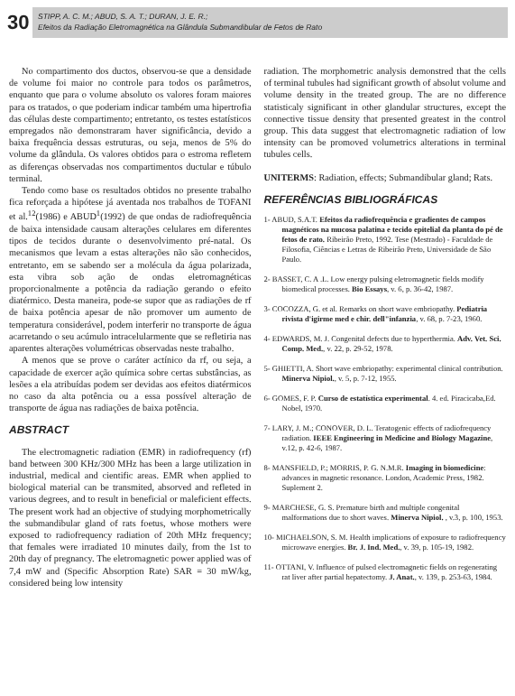30
STIPP, A. C. M.; ABUD, S. A. T.; DURAN, J. E. R.;
Efeitos da Radiação Eletromagnética na Glândula Submandibular de Fetos de Rato
No compartimento dos ductos, observou-se que a densidade de volume foi maior no controle para todos os parâmetros, enquanto que para o volume absoluto os valores foram maiores para os tratados, o que poderiam indicar também uma hipertrofia das células deste compartimento; entretanto, os testes estatísticos empregados não demonstraram haver significância, devido a baixa frequência dessas estruturas, ou seja, menos de 5% do volume da glândula. Os valores obtidos para o estroma refletem as diferenças observadas nos compartimentos ductular e túbulo terminal.
Tendo como base os resultados obtidos no presente trabalho fica reforçada a hipótese já aventada nos trabalhos de TOFANI et al.<sup>12</sup>(1986) e ABUD<sup>1</sup>(1992) de que ondas de radiofrequência de baixa intensidade causam alterações celulares em diferentes tipos de tecidos durante o desenvolvimento pré-natal. Os mecanismos que levam a estas alterações não são conhecidos, entretanto, em se sabendo ser a molécula da água polarizada, esta vibra sob ação de ondas eletromagnéticas proporcionalmente a potência da radiação gerando o efeito diatérmico. Desta maneira, pode-se supor que as radiações de rf de baixa potência apesar de não promover um aumento de temperatura considerável, podem interferir no transporte de água acarretando o seu acúmulo intracelularmente que se refletiria nas aparentes alterações volumétricas observadas neste trabalho.
A menos que se prove o caráter actínico da rf, ou seja, a capacidade de exercer ação química sobre certas substâncias, as lesões a ela atribuídas podem ser devidas aos efeitos diatérmicos no caso da alta potência ou a essa possível alteração de transporte de água nas radiações de baixa potência.
ABSTRACT
The electromagnetic radiation (EMR) in radiofrequency (rf) band between 300 KHz/300 MHz has been a large utilization in industrial, medical and cientific areas. EMR when applied to biological material can be transmited, absorved and refleted in various degrees, and to result in beneficial or maleficient effects. The present work had an objective of studying morphometrically the submandibular gland of rats foetus, whose mothers were exposed to radiofrequency radiation of 20th MHz frequency; that females were irradiated 10 minutes daily, from the 1st to 20th day of pregnancy. The eletromagnetic power applied was of 7,4 mW and (Specific Absorption Rate) SAR = 30 mW/kg, considered being low intensity
radiation. The morphometric analysis demonstred that the cells of terminal tubules had significant growth of absolut volume and volume density in the treated group. The are no difference statisticaly significant in other glandular structures, except the connective tissue density that presented greatest in the control group. This data suggest that electromagnetic radiation of low intensity can be promoved volumetrics alterations in terminal tubules cells.
UNITERMS: Radiation, effects; Submandibular gland; Rats.
REFERÊNCIAS BIBLIOGRÁFICAS
1- ABUD, S.A.T. Efeitos da radiofrequência e gradientes de campos magnéticos na mucosa palatina e tecido epitelial da planta do pé de fetos de rato. Ribeirão Preto, 1992. Tese (Mestrado) - Faculdade de Filosofia, Ciências e Letras de Ribeirão Preto, Universidade de São Paulo.
2- BASSET, C. A .L. Low energy pulsing eletromagnetic fields modify biomedical processes. Bio Essays, v. 6, p. 36-42, 1987.
3- COCOZZA, G. et al. Remarks on short wave embriopathy. Pediatria rivista d'igirme med e chir. dell"infanzia, v. 68, p. 7-23, 1960.
4- EDWARDS, M. J. Congenital defects due to hyperthermia. Adv. Vet. Sci. Comp. Med., v. 22, p. 29-52, 1978.
5- GHIETTI, A. Short wave embriopathy: experimental clinical contribution. Minerva Nipiol., v. 5, p. 7-12, 1955.
6- GOMES, F. P. Curso de estatística experimental. 4. ed. Piracicaba,Ed. Nobel, 1970.
7- LARY, J. M.; CONOVER, D. L. Teratogenic effects of radiofrequency radiation. IEEE Engineering in Medicine and Biology Magazine, v.12, p. 42-6, 1987.
8- MANSFIELD, P.; MORRIS, P. G. N.M.R. Imaging in biomedicine: advances in magnetic resonance. London, Academic Press, 1982. Suplement 2.
9- MARCHESE, G. S. Premature birth and multiple congenital malformations due to short waves. Minerva Nipiol. , v.3, p. 100, 1953.
10- MICHAELSON, S. M. Health implications of exposure to radiofrequency microwave energies. Br. J. Ind. Med., v. 39, p. 105-19, 1982.
11- OTTANI, V. Influence of pulsed electromagnetic fields on regenerating rat liver after partial hepatectomy. J. Anat., v. 139, p. 253-63, 1984.